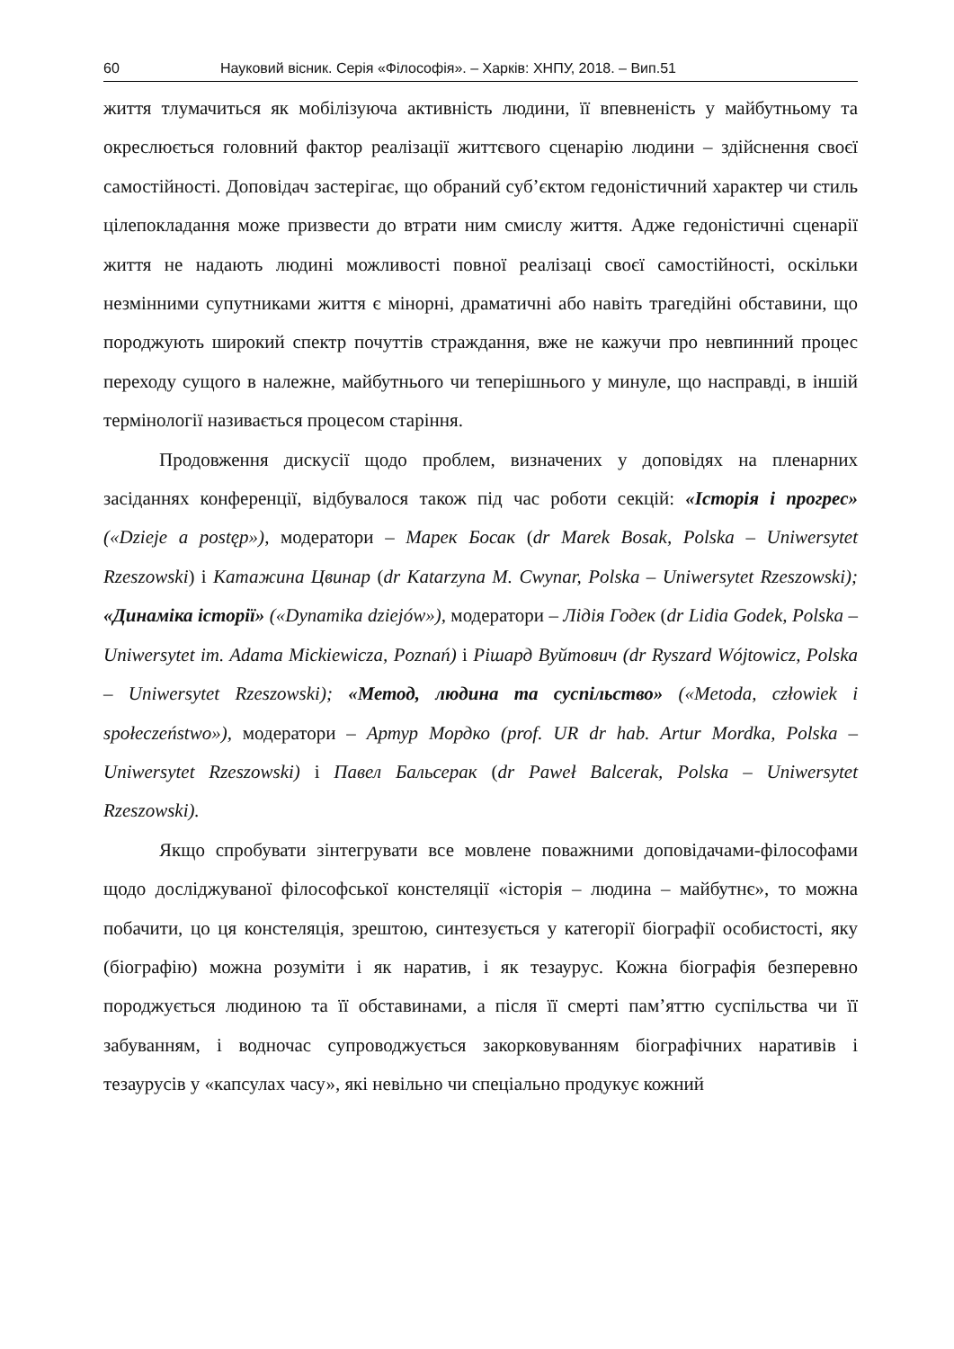60 Науковий вісник. Серія «Філософія». – Харків: ХНПУ, 2018. – Вип.51
життя тлумачиться як мобілізуюча активність людини, її впевненість у майбутньому та окреслюється головний фактор реалізації життєвого сценарію людини – здійснення своєї самостійності. Доповідач застерігає, що обраний суб’єктом гедоністичний характер чи стиль цілепокладання може призвести до втрати ним смислу життя. Адже гедоністичні сценарії життя не надають людині можливості повної реалізаці своєї самостійності, оскільки незмінними супутниками життя є мінорні, драматичні або навіть трагедійні обставини, що породжують широкий спектр почуттів страждання, вже не кажучи про невпинний процес переходу сущого в належне, майбутнього чи теперішнього у минуле, що насправді, в іншій термінології називається процесом старіння.
Продовження дискусії щодо проблем, визначених у доповідях на пленарних засіданнях конференції, відбувалося також під час роботи секцій: «Історія і прогрес» («Dzieje a postęp»), модератори – Марек Босак (dr Marek Bosak, Polska – Uniwersytet Rzeszowski) і Катажина Цвинар (dr Katarzyna M. Cwynar, Polska – Uniwersytet Rzeszowski); «Динаміка історії» («Dynamika dziejów»), модератори – Лідія Годек (dr Lidia Godek, Polska – Uniwersytet im. Adama Mickiewicza, Poznań) і Рішард Вуйтович (dr Ryszard Wójtowicz, Polska – Uniwersytet Rzeszowski); «Метод, людина та суспільство» («Metoda, człowiek i społeczeństwo»), модератори – Артур Мордко (prof. UR dr hab. Artur Mordka, Polska – Uniwersytet Rzeszowski) і Павел Бальсерак (dr Paweł Balcerak, Polska – Uniwersytet Rzeszowski).
Якщо спробувати зінтегрувати все мовлене поважними доповідачами-філософами щодо досліджуваної філософської констеляції «історія – людина – майбутнє», то можна побачити, цо ця констеляція, зрештою, синтезується у категорії біографії особистості, яку (біографію) можна розуміти і як наратив, і як тезаурус. Кожна біографія безперевно породжується людиною та її обставинами, а після її смерті пам’яттю суспільства чи її забуванням, і водночас супроводжується закорковуванням біографічних наративів і тезаурусів у «капсулах часу», які невільно чи спеціально продукує кожний